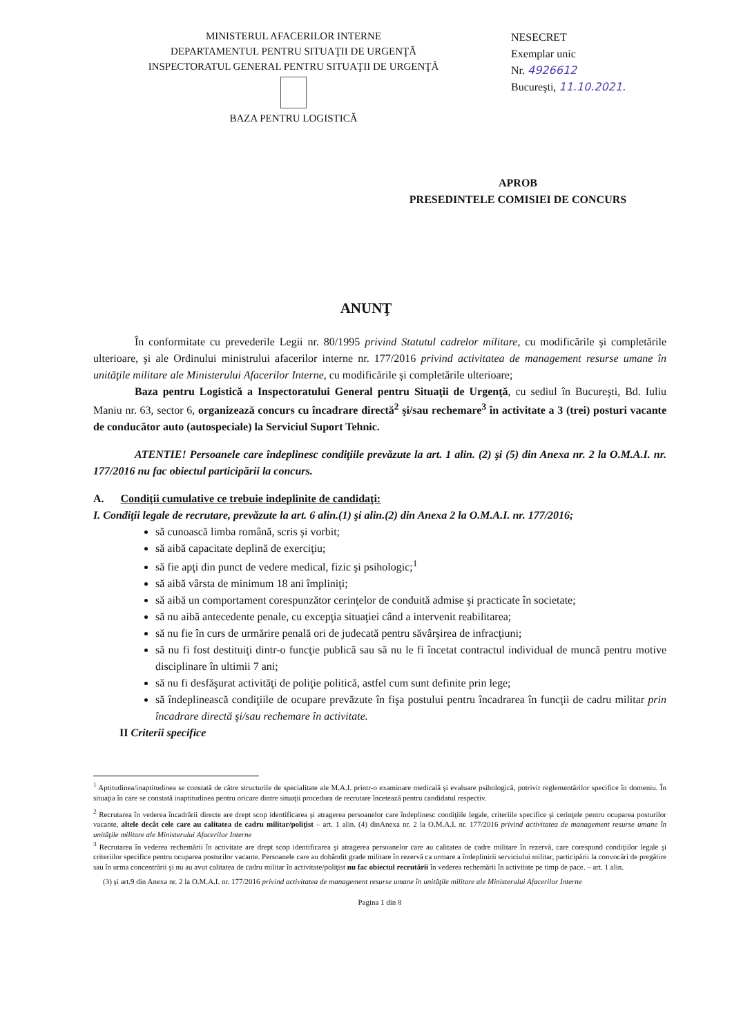MINISTERUL AFACERILOR INTERNE
DEPARTAMENTUL PENTRU SITUAŢII DE URGENŢĂ
INSPECTORATUL GENERAL PENTRU SITUAŢII DE URGENŢĂ
BAZA PENTRU LOGISTICĂ
NESECRET
Exemplar unic
Nr. 4926612
Bucureşti, 11.10.2021.
APROB
PRESEDINTELE COMISIEI DE CONCURS
ANUNŢ
În conformitate cu prevederile Legii nr. 80/1995 privind Statutul cadrelor militare, cu modificările şi completările ulterioare, şi ale Ordinului ministrului afacerilor interne nr. 177/2016 privind activitatea de management resurse umane în unităţile militare ale Ministerului Afacerilor Interne, cu modificările şi completările ulterioare;
Baza pentru Logistică a Inspectoratului General pentru Situaţii de Urgenţă, cu sediul în Bucureşti, Bd. Iuliu Maniu nr. 63, sector 6, organizează concurs cu încadrare directă<sup>2</sup> şi/sau rechemare<sup>3</sup> în activitate a 3 (trei) posturi vacante de conducător auto (autospeciale) la Serviciul Suport Tehnic.
ATENTIE! Persoanele care îndeplinesc condiţiile prevăzute la art. 1 alin. (2) şi (5) din Anexa nr. 2 la O.M.A.I. nr. 177/2016 nu fac obiectul participării la concurs.
A. Condiţii cumulative ce trebuie indeplinite de candidaţi:
I. Condiţii legale de recrutare, prevăzute la art. 6 alin.(1) şi alin.(2) din Anexa 2 la O.M.A.I. nr. 177/2016;
să cunoască limba română, scris şi vorbit;
să aibă capacitate deplină de exerciţiu;
să fie apţi din punct de vedere medical, fizic şi psihologic;<sup>1</sup>
să aibă vârsta de minimum 18 ani împliniţi;
să aibă un comportament corespunzător cerinţelor de conduită admise şi practicate în societate;
să nu aibă antecedente penale, cu excepţia situaţiei când a intervenit reabilitarea;
să nu fie în curs de urmărire penală ori de judecată pentru săvârşirea de infracţiuni;
să nu fi fost destituiţi dintr-o funcţie publică sau să nu le fi încetat contractul individual de muncă pentru motive disciplinare în ultimii 7 ani;
să nu fi desfăşurat activităţi de poliţie politică, astfel cum sunt definite prin lege;
să îndeplinească condiţiile de ocupare prevăzute în fişa postului pentru încadrarea în funcţii de cadru militar prin încadrare directă şi/sau rechemare în activitate.
II Criterii specifice
<sup>1</sup> Aptitudinea/inaptitudinea se constată de către structurile de specialitate ale M.A.I. printr-o examinare medicală şi evaluare psihologică, potrivit reglementărilor specifice în domeniu. În situaţia în care se constată inaptitudinea pentru oricare dintre situaţii procedura de recrutare încetează pentru candidatul respectiv.
<sup>2</sup> Recrutarea în vederea încadrării directe are drept scop identificarea şi atragerea persoanelor care îndeplinesc condiţiile legale, criteriile specifice şi cerinţele pentru ocuparea posturilor vacante, altele decât cele care au calitatea de cadru militar/poliţist – art. 1 alin. (4) dinAnexa nr. 2 la O.M.A.I. nr. 177/2016 privind activitatea de management resurse umane în unităţile militare ale Ministerului Afacerilor Interne
<sup>3</sup> Recrutarea în vederea rechemării în activitate are drept scop identificarea şi atragerea persoanelor care au calitatea de cadre militare în rezervă, care corespund condiţiilor legale şi criteriilor specifice pentru ocuparea posturilor vacante. Persoanele care au dobândit grade militare în rezervă ca urmare a îndeplinirii serviciului militar, participării la convocări de pregătire sau în urma concentrării şi nu au avut calitatea de cadru militar în activitate/poliţist nu fac obiectul recrutării în vederea rechemării în activitate pe timp de pace. – art. 1 alin.
(3) şi art.9 din Anexa nr. 2 la O.M.A.I. nr. 177/2016 privind activitatea de management resurse umane în unităţile militare ale Ministerului Afacerilor Interne
Pagina 1 din 8